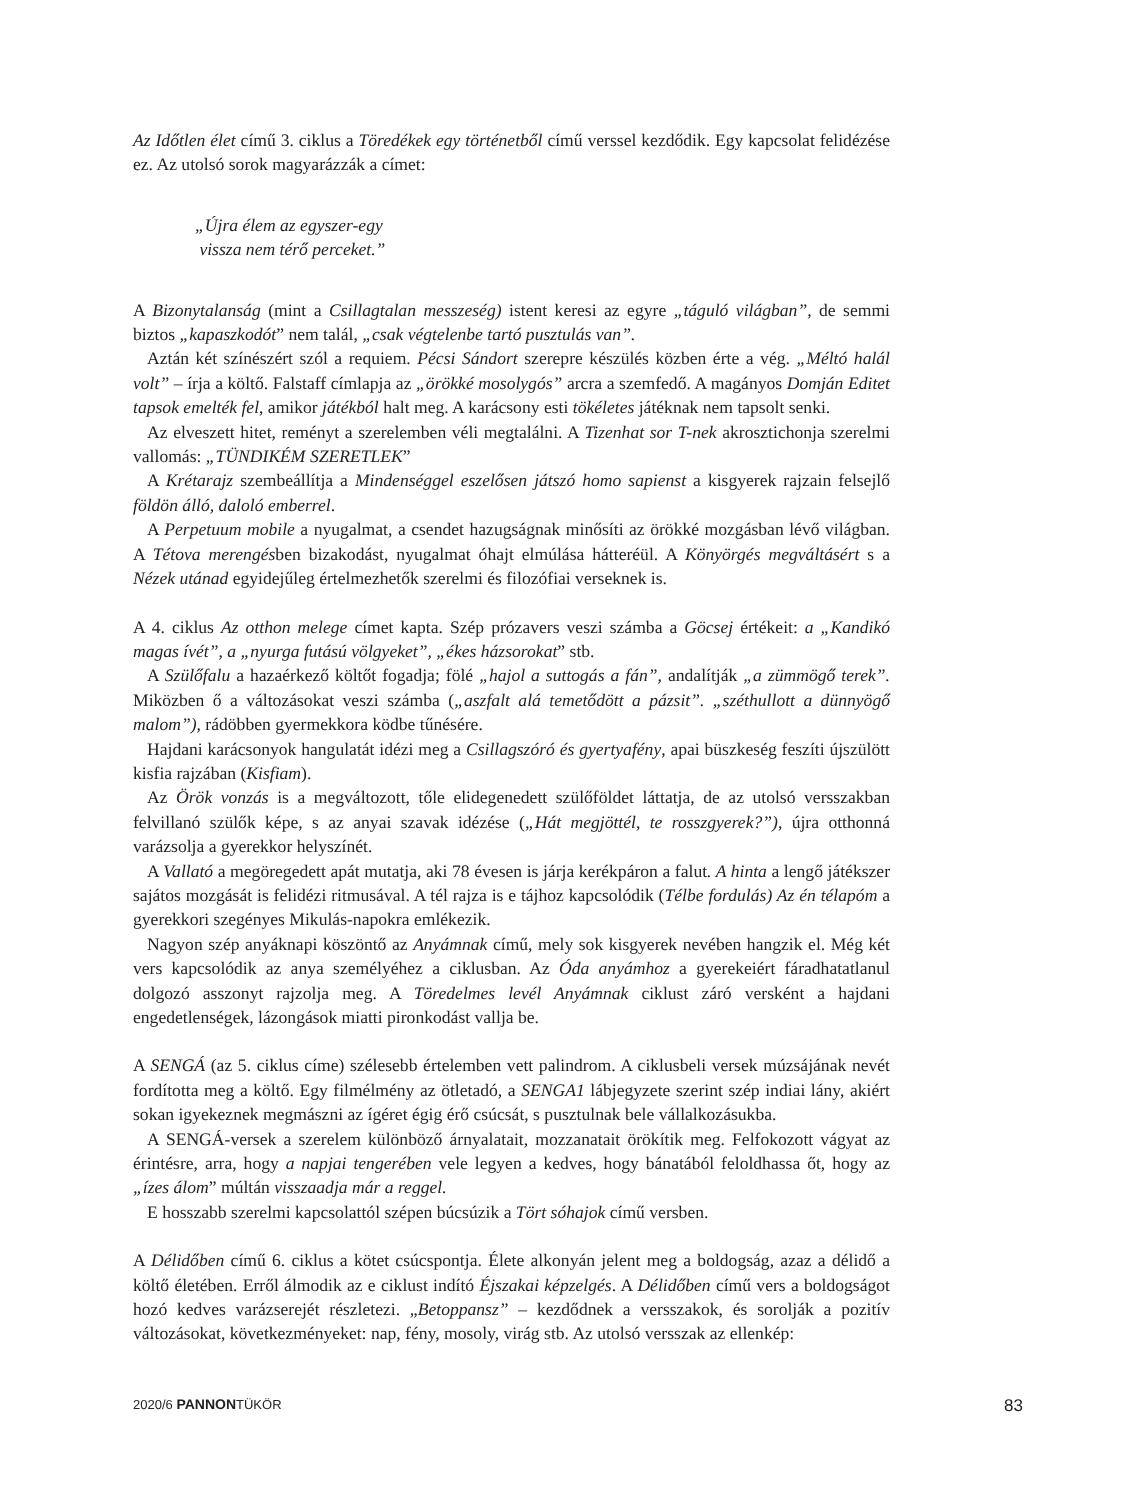Az Időtlen élet című 3. ciklus a Töredékek egy történetből című verssel kezdődik. Egy kapcsolat felidézése ez. Az utolsó sorok magyarázzák a címet:
„Újra élem az egyszer-egy
vissza nem térő perceket.”
A Bizonytalanság (mint a Csillagtalan messzeség) istent keresi az egyre „táguló világban”, de semmi biztos „kapaszkodót” nem talál, „csak végtelenbe tartó pusztulás van”.
Aztán két színészért szól a requiem. Pécsi Sándort szerepre készülés közben érte a vég. „Méltó halál volt” – írja a költő. Falstaff címlapja az „örökké mosolygós” arcra a szemfedő. A magányos Domján Editet tapsok emelték fel, amikor játékból halt meg. A karácsony esti tökéletes játéknak nem tapsolt senki.
Az elveszett hitet, reményt a szerelemben véli megtalálni. A Tizenhat sor T-nek akrosztichonja szerelmi vallomás: „TÜNDIKÉM SZERETLEK”
A Krétarajz szembeállítja a Mindenséggel eszelősen játszó homo sapienst a kisgyerek rajzain felsejlő földön álló, daloló emberrel.
A Perpetuum mobile a nyugalmat, a csendet hazugságnak minősíti az örökké mozgásban lévő világban. A Tétova merengésben bizakodást, nyugalmat óhajt elmúlása hátteréül. A Könyörgés megváltásért s a Nézek utánad egyidejűleg értelmezhetők szerelmi és filozófiai verseknek is.
A 4. ciklus Az otthon melege címet kapta. Szép prózavers veszi számba a Göcsej értékeit: a „Kandikó magas ívét”, a „nyurga futású völgyeket”, „ékes házsorokat” stb.
A Szülőfalu a hazaérkező költőt fogadja; fölé „hajol a suttogás a fán”, andalítják „a zümmögő terek”. Miközben ő a változásokat veszi számba („aszfalt alá temetődött a pázsit”. „széthullott a dünnyögő malom”), rádöbben gyermekkora ködbe tűnésére.
Hajdani karácsonyok hangulatát idézi meg a Csillagszóró és gyertyafény, apai büszkeség feszíti újszülött kisfia rajzában (Kisfiam).
Az Örök vonzás is a megváltozott, tőle elidegenedett szülőföldet láttatja, de az utolsó versszakban felvillanó szülők képe, s az anyai szavak idézése („Hát megjöttél, te rosszgyerek?”), újra otthonná varázsolja a gyerekkor helyszínét.
A Vallató a megöregedett apát mutatja, aki 78 évesen is járja kerékpáron a falut. A hinta a lengő játékszer sajátos mozgását is felidézi ritmusával. A tél rajza is e tájhoz kapcsolódik (Télbe fordulás) Az én télapóm a gyerekkori szegényes Mikulás-napokra emlékezik.
Nagyon szép anyáknapi köszöntő az Anyámnak című, mely sok kisgyerek nevében hangzik el. Még két vers kapcsolódik az anya személyéhez a ciklusban. Az Óda anyámhoz a gyerekeiért fáradhatatlanul dolgozó asszonyt rajzolja meg. A Töredelmes levél Anyámnak ciklust záró versként a hajdani engedetlenségek, lázongások miatti pironkodást vallja be.
A SENGÁ (az 5. ciklus címe) szélesebb értelemben vett palindrom. A ciklusbeli versek múzsájának nevét fordította meg a költő. Egy filmélmény az ötletadó, a SENGA1 lábjegyzete szerint szép indiai lány, akiért sokan igyekeznek megmászni az ígéret égig érő csúcsát, s pusztulnak bele vállalkozásukba.
A SENGÁ-versek a szerelem különböző árnyalatait, mozzanatait örökítik meg. Felfokozott vágyat az érintésre, arra, hogy a napjai tengerében vele legyen a kedves, hogy bánatából feloldhassa őt, hogy az „ízes álom” múltán visszaadja már a reggel.
E hosszabb szerelmi kapcsolattól szépen búcsúzik a Tört sóhajok című versben.
A Délidőben című 6. ciklus a kötet csúcspontja. Élete alkonyán jelent meg a boldogság, azaz a délidő a költő életében. Erről álmodik az e ciklust indító Éjszakai képzelgés. A Délidőben című vers a boldogságot hozó kedves varázserejét részletezi. „Betoppansz” – kezdődnek a versszakok, és sorolják a pozitív változásokat, következményeket: nap, fény, mosoly, virág stb. Az utolsó versszak az ellenkép:
2020/6 PANNONTÜKÖR 83